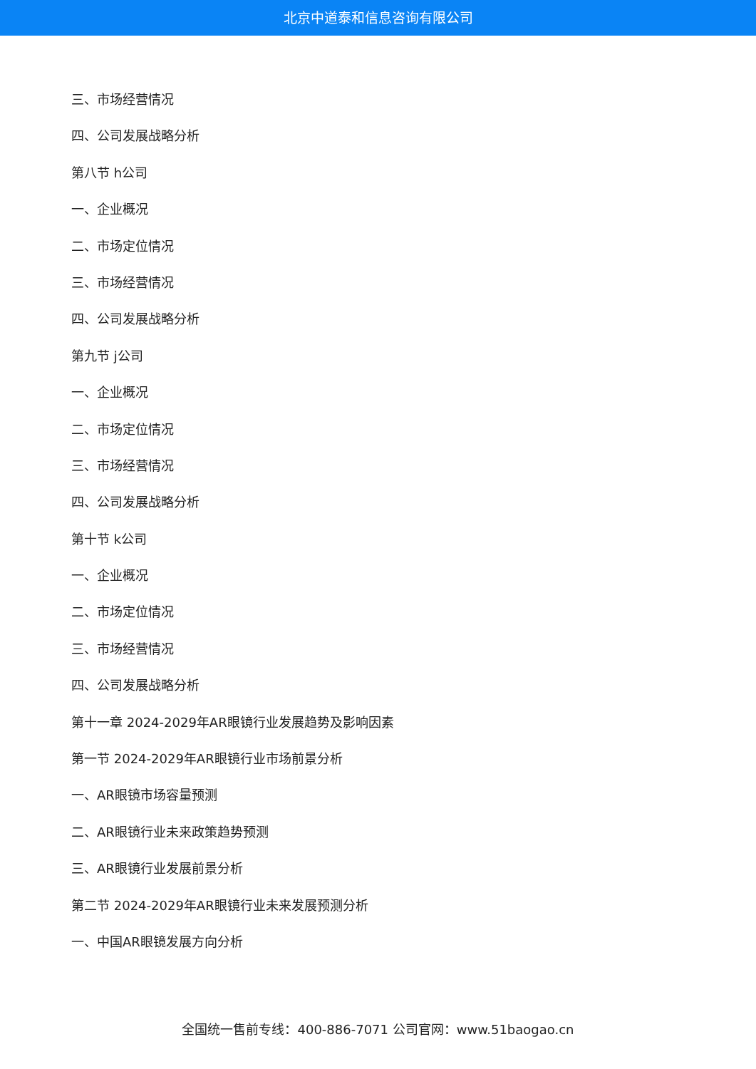北京中道泰和信息咨询有限公司
三、市场经营情况
四、公司发展战略分析
第八节 h公司
一、企业概况
二、市场定位情况
三、市场经营情况
四、公司发展战略分析
第九节 j公司
一、企业概况
二、市场定位情况
三、市场经营情况
四、公司发展战略分析
第十节 k公司
一、企业概况
二、市场定位情况
三、市场经营情况
四、公司发展战略分析
第十一章 2024-2029年AR眼镜行业发展趋势及影响因素
第一节 2024-2029年AR眼镜行业市场前景分析
一、AR眼镜市场容量预测
二、AR眼镜行业未来政策趋势预测
三、AR眼镜行业发展前景分析
第二节 2024-2029年AR眼镜行业未来发展预测分析
一、中国AR眼镜发展方向分析
全国统一售前专线：400-886-7071 公司官网：www.51baogao.cn